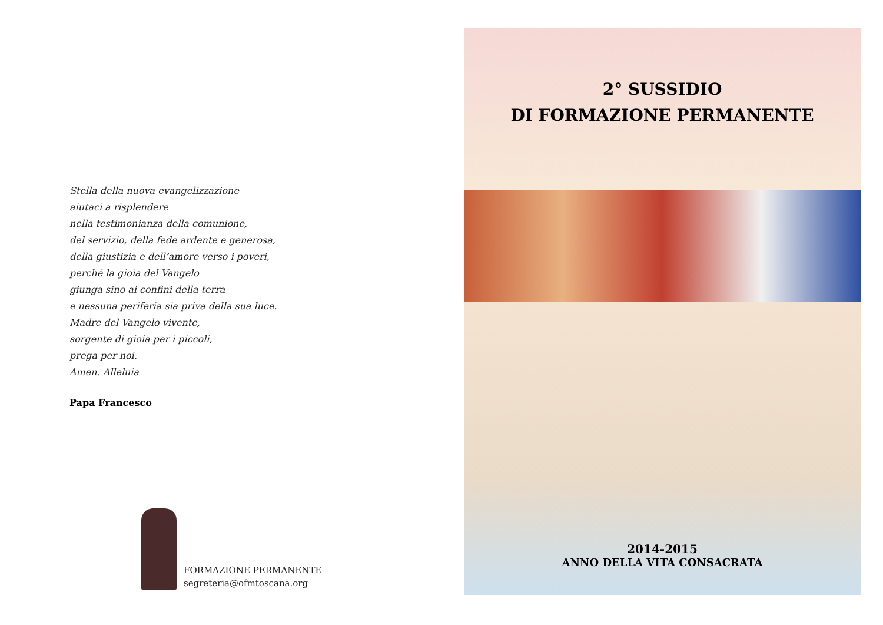Stella della nuova evangelizzazione
aiutaci a risplendere
nella testimonianza della comunione,
del servizio, della fede ardente e generosa,
della giustizia e dell’amore verso i poveri,
perché la gioia del Vangelo
giunga sino ai confini della terra
e nessuna periferia sia priva della sua luce.
Madre del Vangelo vivente,
sorgente di gioia per i piccoli,
prega per noi.
Amen. Alleluia
Papa Francesco
FORMAZIONE PERMANENTE
segreteria@ofmtoscana.org
2° SUSSIDIO
DI FORMAZIONE PERMANENTE
2014-2015
ANNO DELLA VITA CONSACRATA